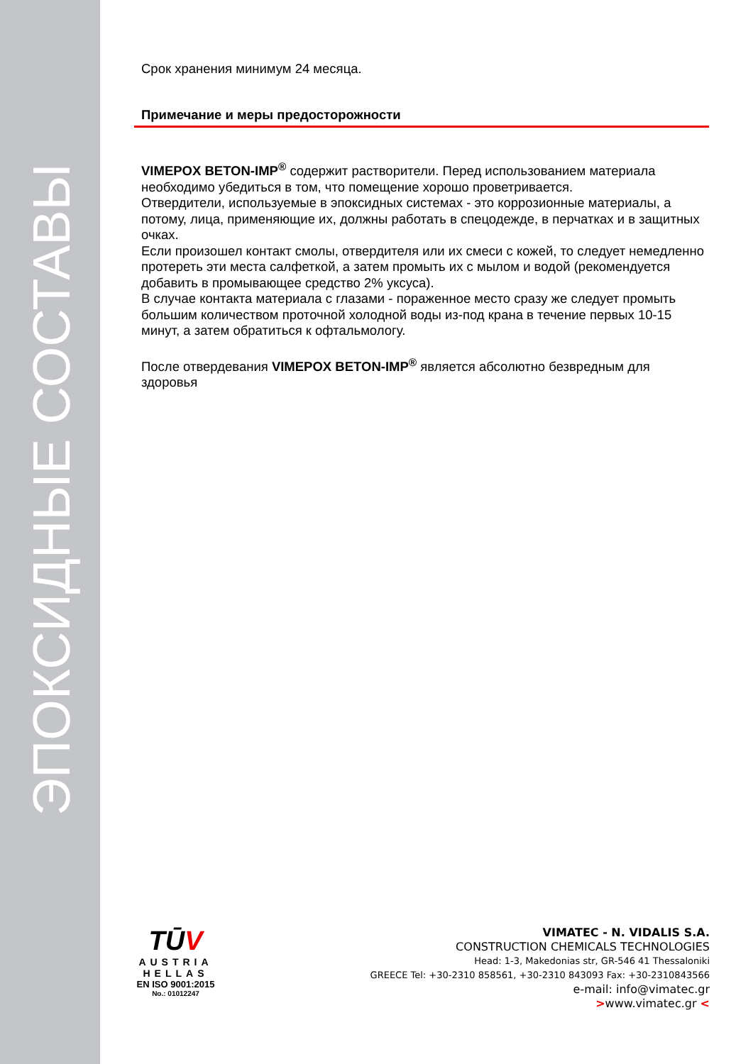ЭПОКСИДНЫЕ СОСТАВЫ
Срок хранения минимум 24 месяца.
Примечание и меры предосторожности
VIMEPOX BETON-IMP<sup>®</sup> содержит растворители. Перед использованием материала необходимо убедиться в том, что помещение хорошо проветривается.
Отвердители, используемые в эпоксидных системах - это коррозионные материалы, а потому, лица, применяющие их, должны работать в спецодежде, в перчатках и в защитных очках.
Если произошел контакт смолы, отвердителя или их смеси с кожей, то следует немедленно протереть эти места салфеткой, а затем промыть их с мылом и водой (рекомендуется добавить в промывающее средство 2% уксуса).
В случае контакта материала с глазами - пораженное место сразу же следует промыть большим количеством проточной холодной воды из-под крана в течение первых 10-15 минут, а затем обратиться к офтальмологу.
После отвердевания VIMEPOX BETON-IMP<sup>®</sup> является абсолютно безвредным для здоровья
TŪV
AUSTRIA
HELLAS
EN ISO 9001:2015
No.: 01012247
VIMATEC - N. VIDALIS S.A.
CONSTRUCTION CHEMICALS TECHNOLOGIES
Head: 1-3, Makedonias str, GR-546 41 Thessaloniki
GREECE Tel: +30-2310 858561, +30-2310 843093 Fax: +30-2310843566
e-mail: info@vimatec.gr
>www.vimatec.gr <